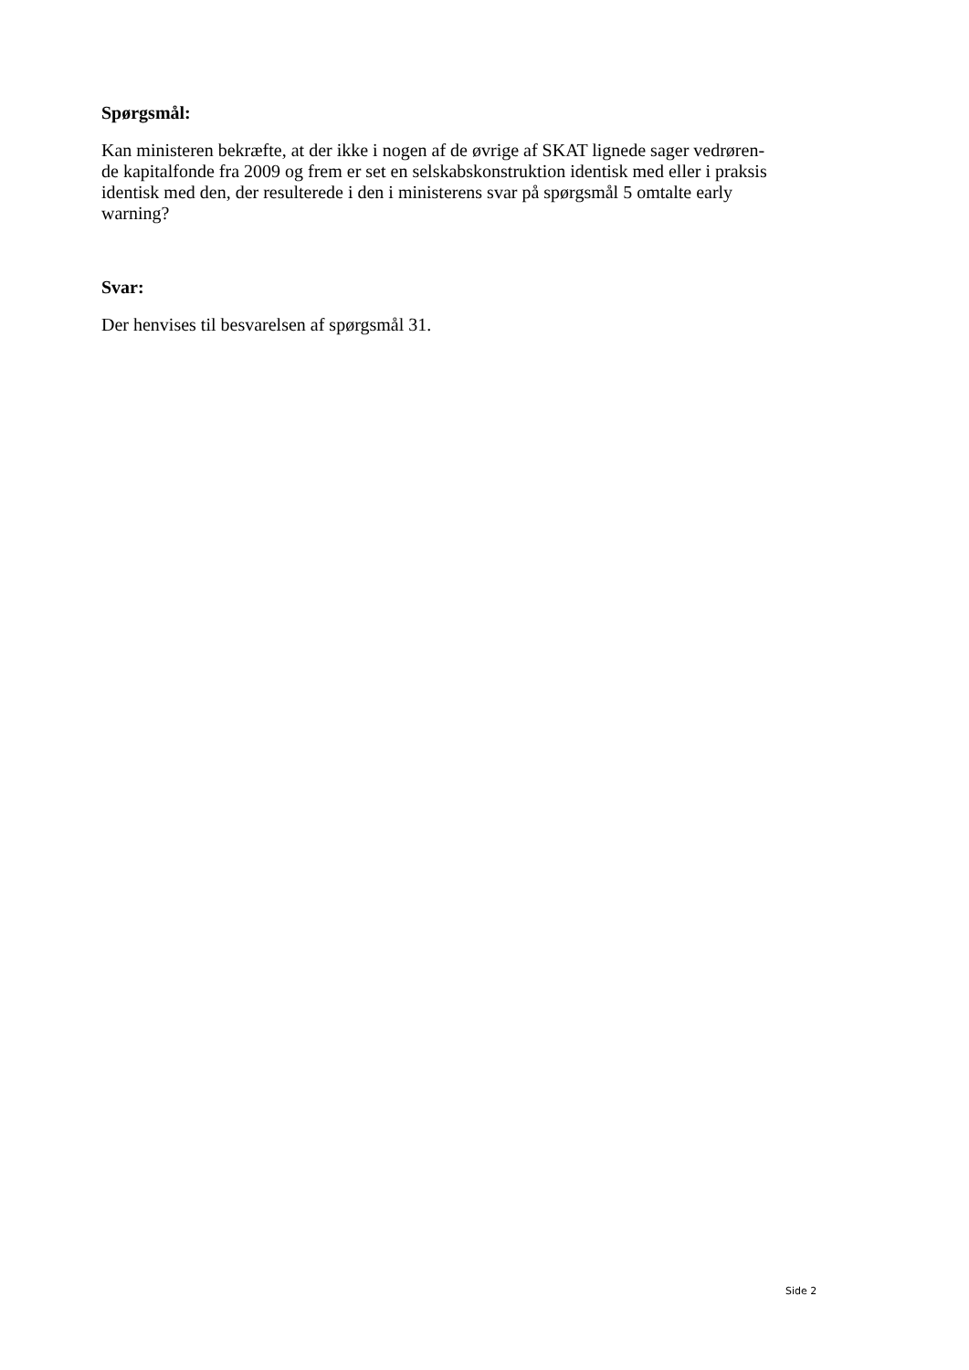Spørgsmål:
Kan ministeren bekræfte, at der ikke i nogen af de øvrige af SKAT lignede sager vedrøren-
de kapitalfonde fra 2009 og frem er set en selskabskonstruktion identisk med eller i praksis
identisk med den, der resulterede i den i ministerens svar på spørgsmål 5 omtalte early
warning?
Svar:
Der henvises til besvarelsen af spørgsmål 31.
Side 2